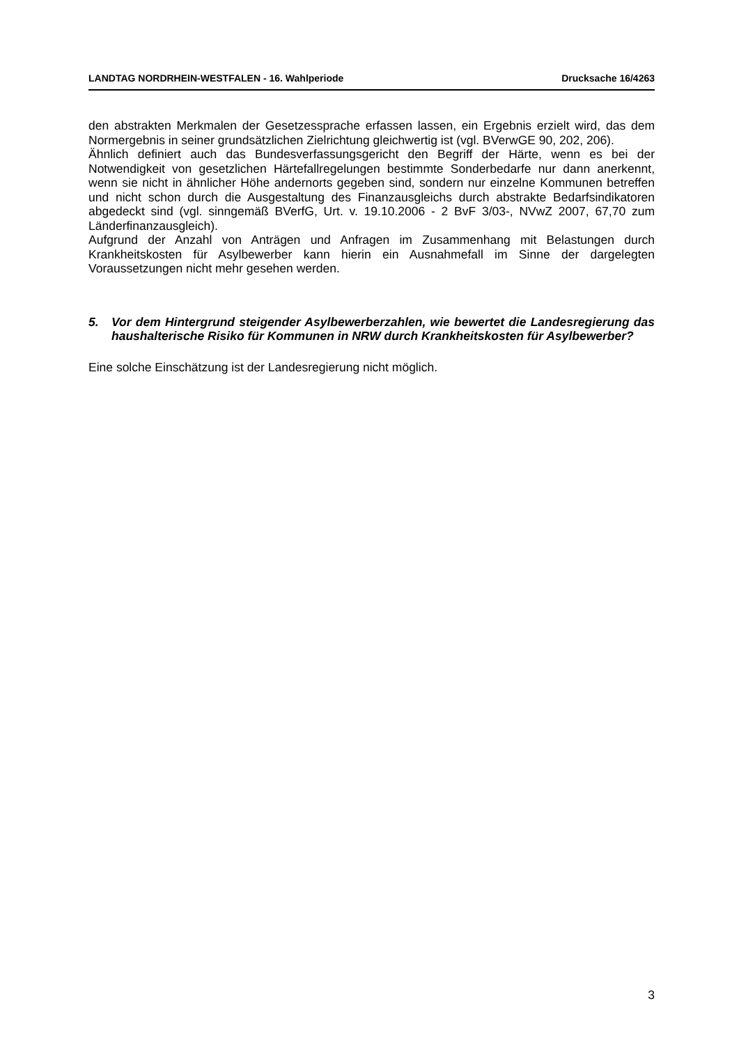LANDTAG NORDRHEIN-WESTFALEN - 16. Wahlperiode Drucksache 16/4263
den abstrakten Merkmalen der Gesetzessprache erfassen lassen, ein Ergebnis erzielt wird, das dem Normergebnis in seiner grundsätzlichen Zielrichtung gleichwertig ist (vgl. BVerwGE 90, 202, 206).
Ähnlich definiert auch das Bundesverfassungsgericht den Begriff der Härte, wenn es bei der Notwendigkeit von gesetzlichen Härtefallregelungen bestimmte Sonderbedarfe nur dann anerkennt, wenn sie nicht in ähnlicher Höhe andernorts gegeben sind, sondern nur einzelne Kommunen betreffen und nicht schon durch die Ausgestaltung des Finanzausgleichs durch abstrakte Bedarfsindikatoren abgedeckt sind (vgl. sinngemäß BVerfG, Urt. v. 19.10.2006 - 2 BvF 3/03-, NVwZ 2007, 67,70 zum Länderfinanzausgleich).
Aufgrund der Anzahl von Anträgen und Anfragen im Zusammenhang mit Belastungen durch Krankheitskosten für Asylbewerber kann hierin ein Ausnahmefall im Sinne der dargelegten Voraussetzungen nicht mehr gesehen werden.
5. Vor dem Hintergrund steigender Asylbewerberzahlen, wie bewertet die Landesregierung das haushalterische Risiko für Kommunen in NRW durch Krankheitskosten für Asylbewerber?
Eine solche Einschätzung ist der Landesregierung nicht möglich.
3